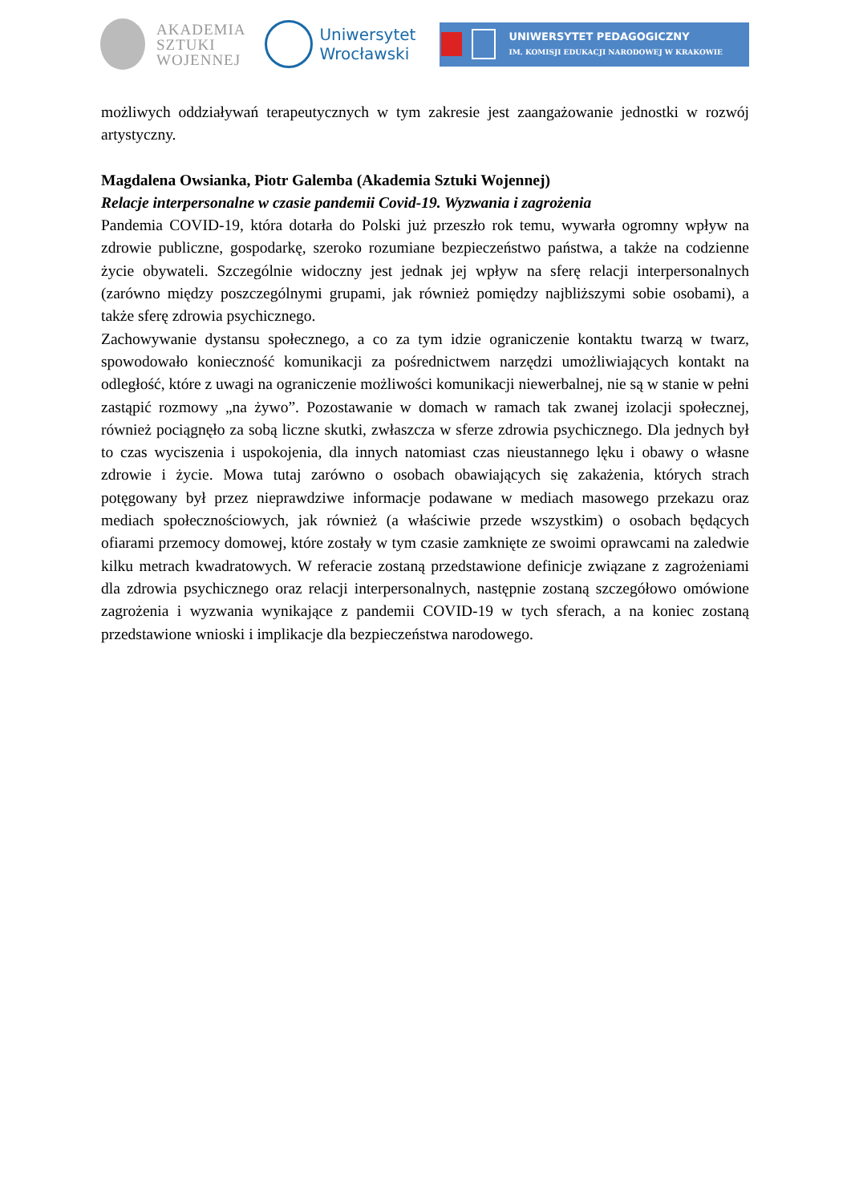AKADEMIA
SZTUKI
WOJENNEJ
Uniwersytet
Wrocławski
UNIWERSYTET PEDAGOGICZNY
IM. KOMISJI EDUKACJI NARODOWEJ W KRAKOWIE
możliwych oddziaływań terapeutycznych w tym zakresie jest zaangażowanie jednostki w rozwój artystyczny.
Magdalena Owsianka, Piotr Galemba (Akademia Sztuki Wojennej)
Relacje interpersonalne w czasie pandemii Covid-19. Wyzwania i zagrożenia
Pandemia COVID-19, która dotarła do Polski już przeszło rok temu, wywarła ogromny wpływ na zdrowie publiczne, gospodarkę, szeroko rozumiane bezpieczeństwo państwa, a także na codzienne życie obywateli. Szczególnie widoczny jest jednak jej wpływ na sferę relacji interpersonalnych (zarówno między poszczególnymi grupami, jak również pomiędzy najbliższymi sobie osobami), a także sferę zdrowia psychicznego.
Zachowywanie dystansu społecznego, a co za tym idzie ograniczenie kontaktu twarzą w twarz, spowodowało konieczność komunikacji za pośrednictwem narzędzi umożliwiających kontakt na odległość, które z uwagi na ograniczenie możliwości komunikacji niewerbalnej, nie są w stanie w pełni zastąpić rozmowy „na żywo”. Pozostawanie w domach w ramach tak zwanej izolacji społecznej, również pociągnęło za sobą liczne skutki, zwłaszcza w sferze zdrowia psychicznego. Dla jednych był to czas wyciszenia i uspokojenia, dla innych natomiast czas nieustannego lęku i obawy o własne zdrowie i życie. Mowa tutaj zarówno o osobach obawiających się zakażenia, których strach potęgowany był przez nieprawdziwe informacje podawane w mediach masowego przekazu oraz mediach społecznościowych, jak również (a właściwie przede wszystkim) o osobach będących ofiarami przemocy domowej, które zostały w tym czasie zamknięte ze swoimi oprawcami na zaledwie kilku metrach kwadratowych. W referacie zostaną przedstawione definicje związane z zagrożeniami dla zdrowia psychicznego oraz relacji interpersonalnych, następnie zostaną szczegółowo omówione zagrożenia i wyzwania wynikające z pandemii COVID-19 w tych sferach, a na koniec zostaną przedstawione wnioski i implikacje dla bezpieczeństwa narodowego.